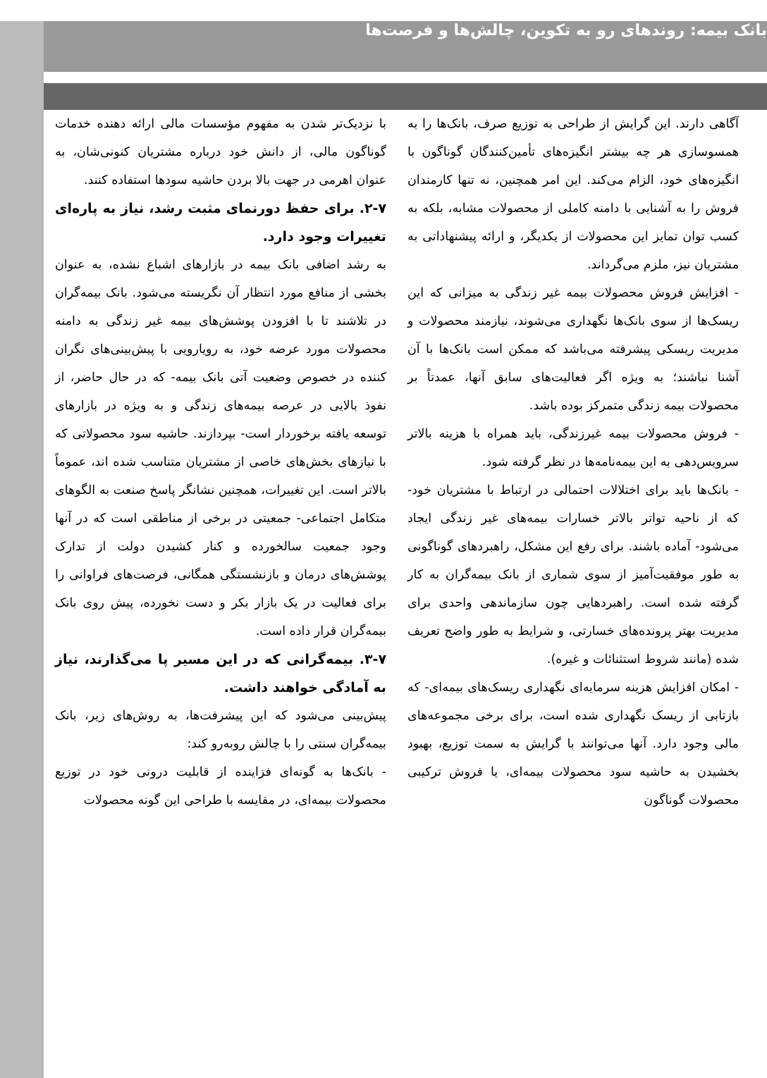بانک بیمه: روندهای رو به تکوین، چالش‌ها و فرصت‌ها
با نزدیک‌تر شدن به مفهوم مؤسسات مالی ارائه دهنده خدمات گوناگون مالی، از دانش خود درباره مشتریان کنونی‌شان، به عنوان اهرمی در جهت بالا بردن حاشیه سودها استفاده کنند.
۲-۷. برای حفظ دورنمای مثبت رشد، نیاز به پاره‌ای تغییرات وجود دارد.
به رشد اضافی بانک بیمه در بازارهای اشباع نشده، به عنوان بخشی از منافع مورد انتظار آن نگریسته می‌شود. بانک بیمه‌گران در تلاشند تا با افزودن پوشش‌های بیمه غیر زندگی به دامنه محصولات مورد عرضه خود، به رویارویی با پیش‌بینی‌های نگران کننده در خصوص وضعیت آتی بانک بیمه- که در حال حاضر، از نفوذ بالایی در عرصه بیمه‌های زندگی و به ویژه در بازارهای توسعه یافته برخوردار است- بپردازند. حاشیه سود محصولاتی که با نیازهای بخش‌های خاصی از مشتریان متناسب شده اند، عموماً بالاتر است. این تغییرات، همچنین نشانگر پاسخ صنعت به الگوهای متکامل اجتماعی- جمعیتی در برخی از مناطقی است که در آنها وجود جمعیت سالخورده و کنار کشیدن دولت از تدارک پوشش‌های درمان و بازنشستگی همگانی، فرصت‌های فراوانی را برای فعالیت در یک بازار بکر و دست نخورده، پیش روی بانک بیمه‌گران قرار داده است.
۳-۷. بیمه‌گرانی که در این مسیر پا می‌گذارند، نیاز به آمادگی خواهند داشت.
پیش‌بینی می‌شود که این پیشرفت‌ها، به روش‌های زیر، بانک بیمه‌گران سنتی را با چالش روبه‌رو کند:
- بانک‌ها به گونه‌ای فزاینده از قابلیت درونی خود در توزیع محصولات بیمه‌ای، در مقایسه با طراحی این گونه محصولات
آگاهی دارند. این گرایش از طراحی به توزیع صرف، بانک‌ها را به همسوسازی هر چه بیشتر انگیزه‌های تأمین‌کنندگان گوناگون با انگیزه‌های خود، الزام می‌کند. این امر همچنین، نه تنها کارمندان فروش را به آشنایی با دامنه کاملی از محصولات مشابه، بلکه به کسب توان تمایز این محصولات از یکدیگر، و ارائه پیشنهاداتی به مشتریان نیز، ملزم می‌گرداند.
- افزایش فروش محصولات بیمه غیر زندگی به میزانی که این ریسک‌ها از سوی بانک‌ها نگهداری می‌شوند، نیازمند محصولات و مدیریت ریسکی پیشرفته می‌باشد که ممکن است بانک‌ها با آن آشنا نباشند؛ به ویژه اگر فعالیت‌های سابق آنها، عمدتاً بر محصولات بیمه زندگی متمرکز بوده باشد.
- فروش محصولات بیمه غیرزندگی، باید همراه با هزینه بالاتر سرویس‌دهی به این بیمه‌نامه‌ها در نظر گرفته شود.
- بانک‌ها باید برای اختلالات احتمالی در ارتباط با مشتریان خود- که از ناحیه تواتر بالاتر خسارات بیمه‌های غیر زندگی ایجاد می‌شود- آماده باشند. برای رفع این مشکل، راهبردهای گوناگونی به طور موفقیت‌آمیز از سوی شماری از بانک بیمه‌گران به کار گرفته شده است. راهبردهایی چون سازماندهی واحدی برای مدیریت بهتر پرونده‌های خسارتی، و شرایط به طور واضح تعریف شده (مانند شروط استثنائات و غیره).
- امکان افزایش هزینه سرمایه‌ای نگهداری ریسک‌های بیمه‌ای- که بازتابی از ریسک نگهداری شده است، برای برخی مجموعه‌های مالی وجود دارد. آنها می‌توانند با گرایش به سمت توزیع، بهبود بخشیدن به حاشیه سود محصولات بیمه‌ای، یا فروش ترکیبی محصولات گوناگون